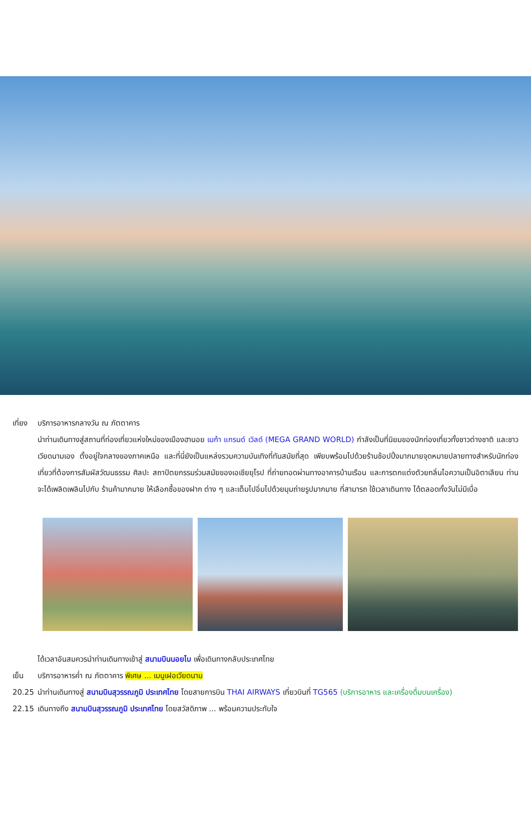เที่ยง
บริการอาหารกลางวัน ณ ภัตตาคาร
นำท่านเดินทางสู่สถานที่ท่องเที่ยวแห่งใหม่ของเมืองฮานอย เมก้า แกรนด์ เวิลด์ (MEGA GRAND WORLD) กำลังเป็นที่นิยมของนักท่องเที่ยวทั้งชาวต่างชาติ และชาวเวียดนามเอง ตั้งอยู่ใจกลางของภาคเหนือ และที่นี่ยังเป็นแหล่งรวมความบันเทิงที่ทันสมัยที่สุด เพียบพร้อมไปด้วยร้านช้อปปิ้งมากมายจุดหมายปลายทางสำหรับนักท่องเที่ยวที่ต้องการสัมผัสวัฒนธรรม ศิลปะ สถาปัตยกรรมร่วมสมัยของเอเชียยุโรป ที่ถ่ายทอดผ่านทางอาคารบ้านเรือน และการตกแต่งตัวยกลิ่นไอความเป็นอิตาเลียน ท่านจะได้เพลิดเพลินไปกับ ร้านค้ามากมาย ให้เลือกซื้อของฝาก ต่าง ๆ และเต็มไปอิ่มไปด้วยมุมถ่ายรูปมากมาย ที่สามารถ ใช้เวลาเดินทาง ได้ตลอดทั้งวันไม่มีเบื่อ
ได้เวลาอันสมควรนำท่านเดินทางเข้าสู่ สนามบินนอยไบ เพื่อเดินทางกลับประเทศไทย
เย็น บริการอาหารค่ำ ณ ภัตตาคาร พิเศษ ... เมนูเฝอเวียดนาม
20.25 นำท่านเดินทางสู่ สนามบินสุวรรณภูมิ ประเทศไทย โดยสายการบิน THAI AIRWAYS เที่ยวบินที่ TG565 (บริการอาหาร และเครื่องดื่มบนเครื่อง)
22.15 เดินทางถึง สนามบินสุวรรณภูมิ ประเทศไทย โดยสวัสดิภาพ ... พร้อมความประทับใจ